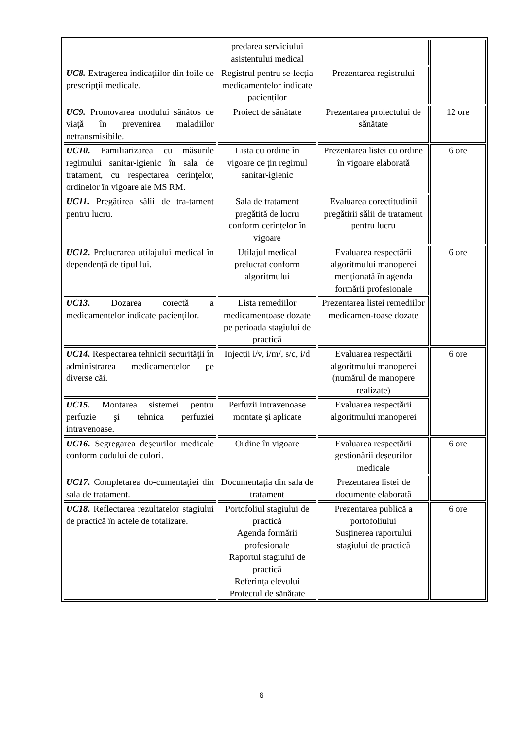| | predarea serviciului asistentului medical | | |
| UC8. Extragerea indicaţiilor din foile de prescripţii medicale. | Registrul pentru se-lecția medicamentelor indicate pacienților | Prezentarea registrului | |
| UC9. Promovarea modului sănătos de viață în prevenirea maladiilor netransmisibile. | Proiect de sănătate | Prezentarea proiectului de sănătate | 12 ore |
| UC10. Familiarizarea cu măsurile regimului sanitar-igienic în sala de tratament, cu respectarea cerinţelor, ordinelor în vigoare ale MS RM. | Lista cu ordine în vigoare ce țin regimul sanitar-igienic | Prezentarea listei cu ordine în vigoare elaborată | 6 ore |
| UC11. Pregătirea sălii de tra-tament pentru lucru. | Sala de tratament pregătită de lucru conform cerințelor în vigoare | Evaluarea corectitudinii pregătirii sălii de tratament pentru lucru | |
| UC12. Prelucrarea utilajului medical în dependență de tipul lui. | Utilajul medical prelucrat conform algoritmului | Evaluarea respectării algoritmului manoperei menționată în agenda formării profesionale | 6 ore |
| UC13. Dozarea corectă a medicamentelor indicate pacienților. | Lista remediilor medicamentoase dozate pe perioada stagiului de practică | Prezentarea listei remediilor medicamen-toase dozate | |
| UC14. Respectarea tehnicii securităţii în administrarea medicamentelor pe diverse căi. | Injecții i/v, i/m/, s/c, i/d | Evaluarea respectării algoritmului manoperei (numărul de manopere realizate) | 6 ore |
| UC15. Montarea sistemei pentru perfuzie şi tehnica perfuziei intravenoase. | Perfuzii intravenoase montate și aplicate | Evaluarea respectării algoritmului manoperei | |
| UC16. Segregarea deşeurilor medicale conform codului de culori. | Ordine în vigoare | Evaluarea respectării gestionării deșeurilor medicale | 6 ore |
| UC17. Completarea do-cumentaţiei din sala de tratament. | Documentația din sala de tratament | Prezentarea listei de documente elaborată | |
| UC18. Reflectarea rezultatelor stagiului de practică în actele de totalizare. | Portofoliul stagiului de practică Agenda formării profesionale Raportul stagiului de practică Referința elevului Proiectul de sănătate | Prezentarea publică a portofoliului Susținerea raportului stagiului de practică | 6 ore |
6